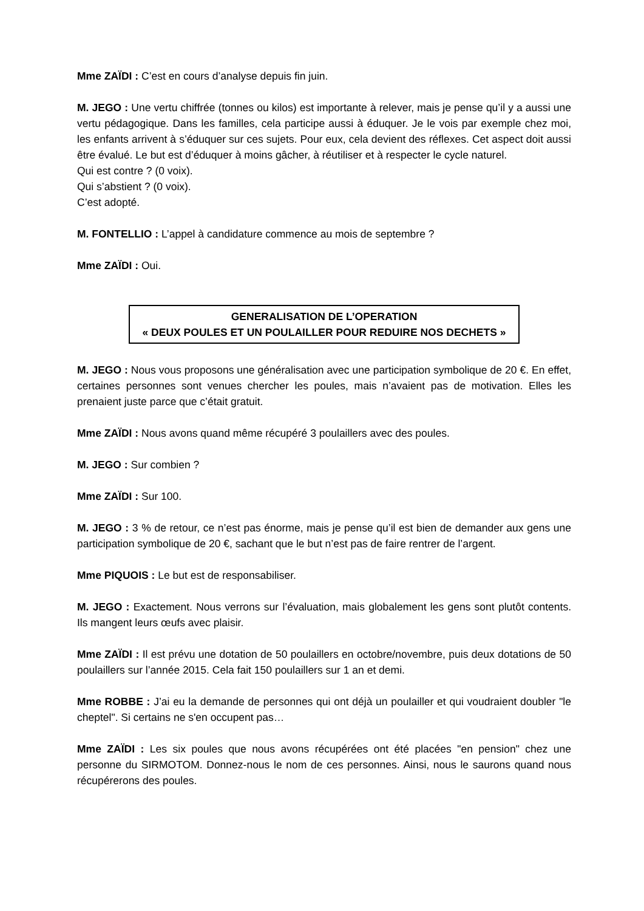Mme ZAÏDI : C’est en cours d’analyse depuis fin juin.
M. JEGO : Une vertu chiffrée (tonnes ou kilos) est importante à relever, mais je pense qu’il y a aussi une vertu pédagogique. Dans les familles, cela participe aussi à éduquer. Je le vois par exemple chez moi, les enfants arrivent à s’éduquer sur ces sujets. Pour eux, cela devient des réflexes. Cet aspect doit aussi être évalué. Le but est d’éduquer à moins gâcher, à réutiliser et à respecter le cycle naturel.
Qui est contre ? (0 voix).
Qui s’abstient ? (0 voix).
C’est adopté.
M. FONTELLIO : L’appel à candidature commence au mois de septembre ?
Mme ZAÏDI : Oui.
GENERALISATION DE L’OPERATION
« DEUX POULES ET UN POULAILLER POUR REDUIRE NOS DECHETS »
M. JEGO : Nous vous proposons une généralisation avec une participation symbolique de 20 €. En effet, certaines personnes sont venues chercher les poules, mais n’avaient pas de motivation. Elles les prenaient juste parce que c’était gratuit.
Mme ZAÏDI : Nous avons quand même récupéré 3 poulaillers avec des poules.
M. JEGO : Sur combien ?
Mme ZAÏDI : Sur 100.
M. JEGO : 3 % de retour, ce n’est pas énorme, mais je pense qu’il est bien de demander aux gens une participation symbolique de 20 €, sachant que le but n’est pas de faire rentrer de l’argent.
Mme PIQUOIS : Le but est de responsabiliser.
M. JEGO : Exactement. Nous verrons sur l’évaluation, mais globalement les gens sont plutôt contents. Ils mangent leurs œufs avec plaisir.
Mme ZAÏDI : Il est prévu une dotation de 50 poulaillers en octobre/novembre, puis deux dotations de 50 poulaillers sur l’année 2015. Cela fait 150 poulaillers sur 1 an et demi.
Mme ROBBE : J’ai eu la demande de personnes qui ont déjà un poulailler et qui voudraient doubler "le cheptel". Si certains ne s'en occupent pas…
Mme ZAÏDI : Les six poules que nous avons récupérées ont été placées "en pension" chez une personne du SIRMOTOM. Donnez-nous le nom de ces personnes. Ainsi, nous le saurons quand nous récupérerons des poules.